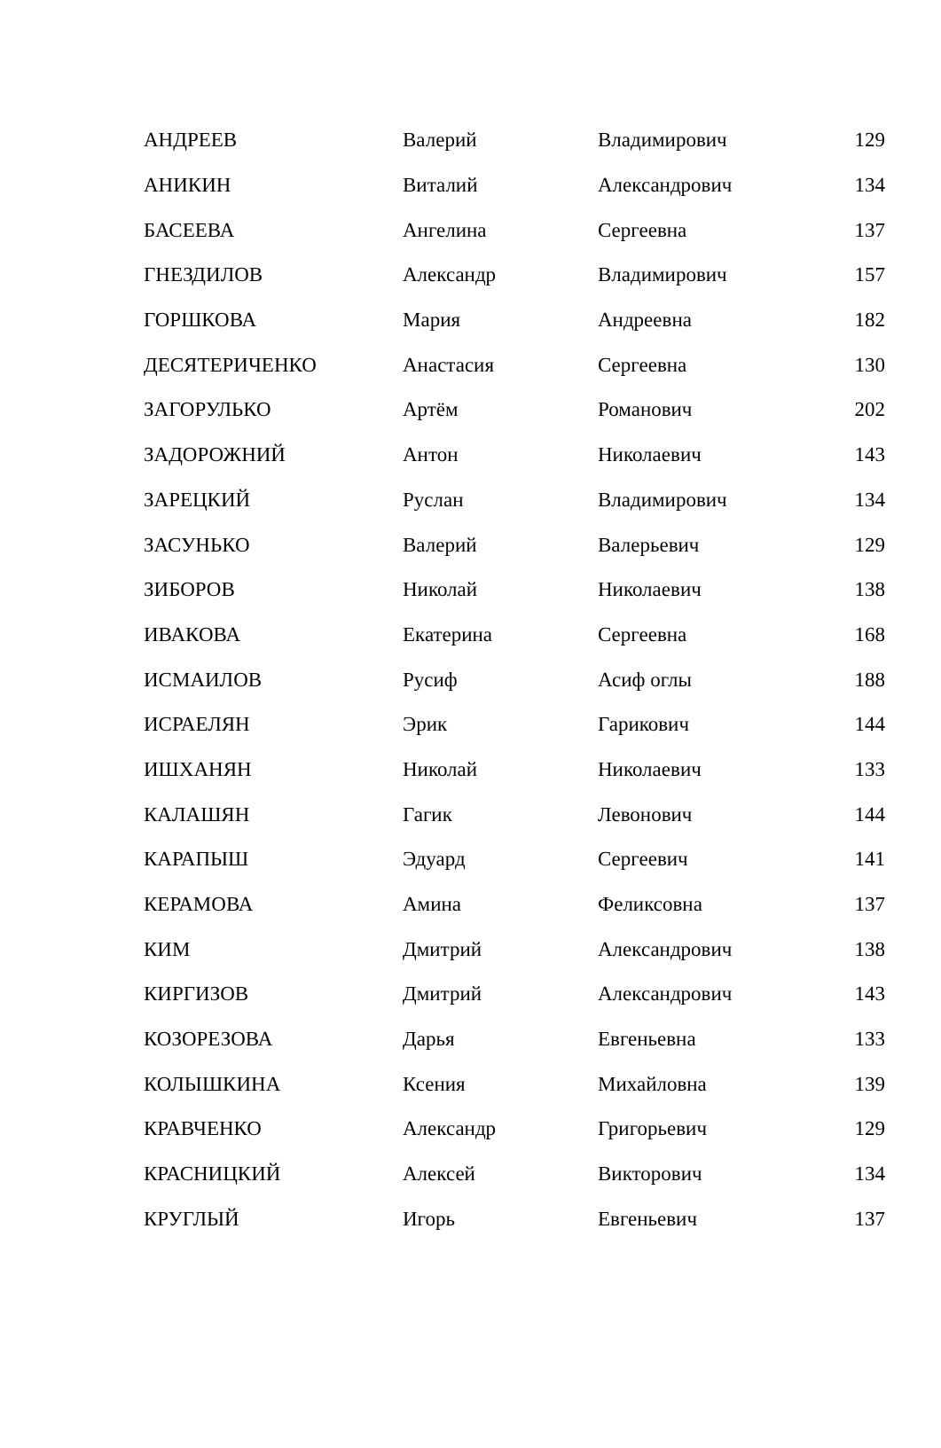| АНДРЕЕВ | Валерий | Владимирович | 129 |
| АНИКИН | Виталий | Александрович | 134 |
| БАСЕЕВА | Ангелина | Сергеевна | 137 |
| ГНЕЗДИЛОВ | Александр | Владимирович | 157 |
| ГОРШКОВА | Мария | Андреевна | 182 |
| ДЕСЯТЕРИЧЕНКО | Анастасия | Сергеевна | 130 |
| ЗАГОРУЛЬКО | Артём | Романович | 202 |
| ЗАДОРОЖНИЙ | Антон | Николаевич | 143 |
| ЗАРЕЦКИЙ | Руслан | Владимирович | 134 |
| ЗАСУНЬКО | Валерий | Валерьевич | 129 |
| ЗИБОРОВ | Николай | Николаевич | 138 |
| ИВАКОВА | Екатерина | Сергеевна | 168 |
| ИСМАИЛОВ | Русиф | Асиф оглы | 188 |
| ИСРАЕЛЯН | Эрик | Гарикович | 144 |
| ИШХАНЯН | Николай | Николаевич | 133 |
| КАЛАШЯН | Гагик | Левонович | 144 |
| КАРАПЫШ | Эдуард | Сергеевич | 141 |
| КЕРАМОВА | Амина | Феликсовна | 137 |
| КИМ | Дмитрий | Александрович | 138 |
| КИРГИЗОВ | Дмитрий | Александрович | 143 |
| КОЗОРЕЗОВА | Дарья | Евгеньевна | 133 |
| КОЛЫШКИНА | Ксения | Михайловна | 139 |
| КРАВЧЕНКО | Александр | Григорьевич | 129 |
| КРАСНИЦКИЙ | Алексей | Викторович | 134 |
| КРУГЛЫЙ | Игорь | Евгеньевич | 137 |